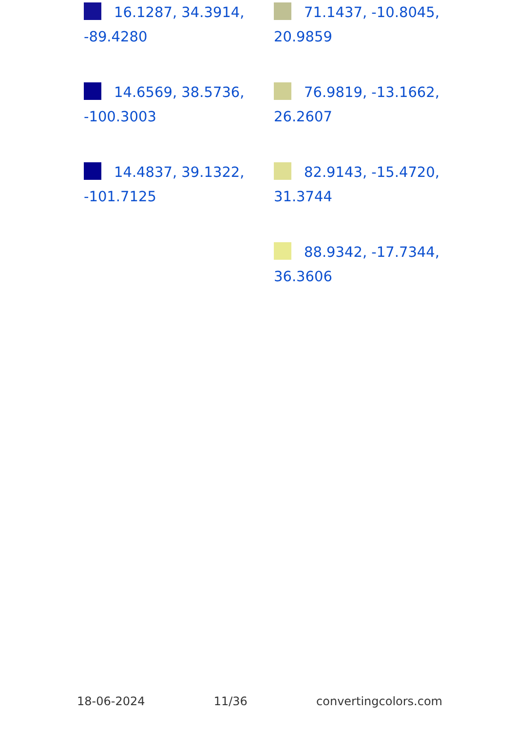16.1287, 34.3914,
-89.4280
14.6569, 38.5736,
-100.3003
14.4837, 39.1322,
-101.7125
71.1437, -10.8045,
20.9859
76.9819, -13.1662,
26.2607
82.9143, -15.4720,
31.3744
88.9342, -17.7344,
36.3606
18-06-2024 11/36 convertingcolors.com